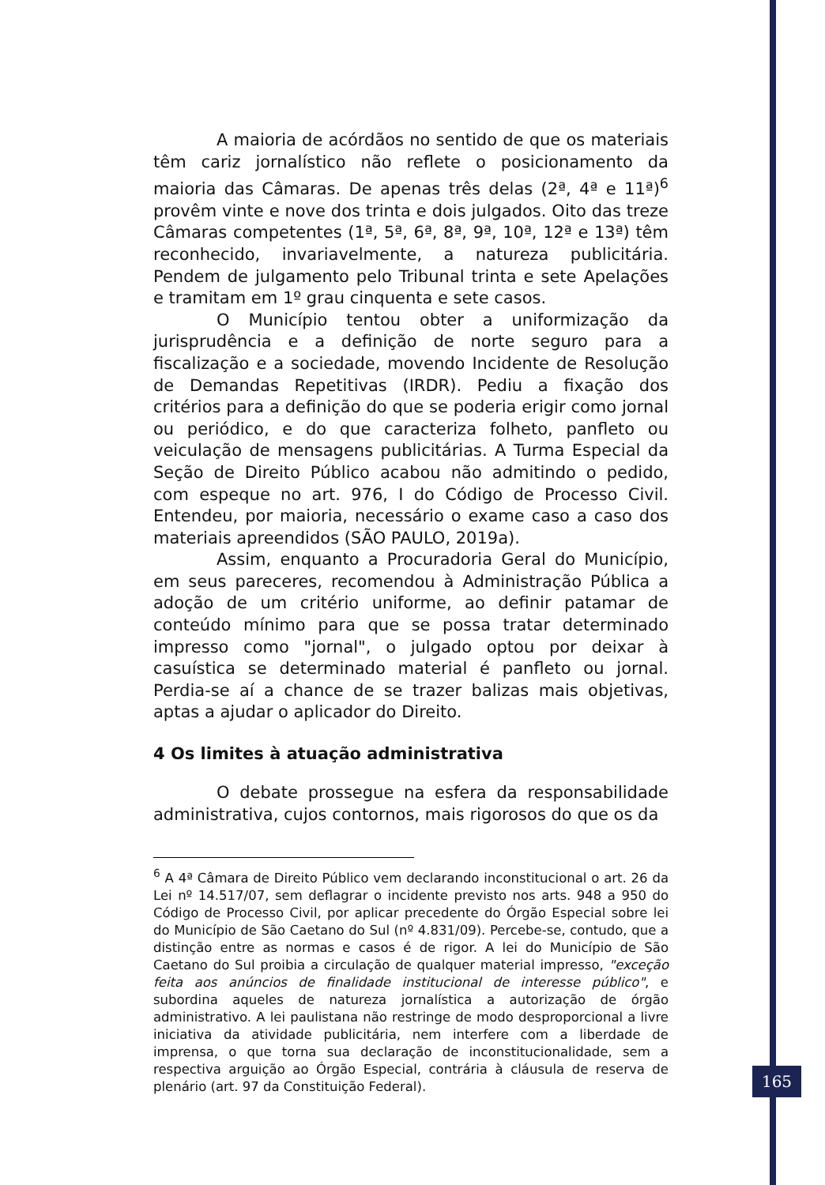A maioria de acórdãos no sentido de que os materiais têm cariz jornalístico não reflete o posicionamento da maioria das Câmaras. De apenas três delas (2ª, 4ª e 11ª)<sup>6</sup> provêm vinte e nove dos trinta e dois julgados. Oito das treze Câmaras competentes (1ª, 5ª, 6ª, 8ª, 9ª, 10ª, 12ª e 13ª) têm reconhecido, invariavelmente, a natureza publicitária. Pendem de julgamento pelo Tribunal trinta e sete Apelações e tramitam em 1º grau cinquenta e sete casos.
O Município tentou obter a uniformização da jurisprudência e a definição de norte seguro para a fiscalização e a sociedade, movendo Incidente de Resolução de Demandas Repetitivas (IRDR). Pediu a fixação dos critérios para a definição do que se poderia erigir como jornal ou periódico, e do que caracteriza folheto, panfleto ou veiculação de mensagens publicitárias. A Turma Especial da Seção de Direito Público acabou não admitindo o pedido, com espeque no art. 976, I do Código de Processo Civil. Entendeu, por maioria, necessário o exame caso a caso dos materiais apreendidos (SÃO PAULO, 2019a).
Assim, enquanto a Procuradoria Geral do Município, em seus pareceres, recomendou à Administração Pública a adoção de um critério uniforme, ao definir patamar de conteúdo mínimo para que se possa tratar determinado impresso como "jornal", o julgado optou por deixar à casuística se determinado material é panfleto ou jornal. Perdia-se aí a chance de se trazer balizas mais objetivas, aptas a ajudar o aplicador do Direito.
4 Os limites à atuação administrativa
O debate prossegue na esfera da responsabilidade administrativa, cujos contornos, mais rigorosos do que os da
<sup>6</sup> A 4ª Câmara de Direito Público vem declarando inconstitucional o art. 26 da Lei nº 14.517/07, sem deflagrar o incidente previsto nos arts. 948 a 950 do Código de Processo Civil, por aplicar precedente do Órgão Especial sobre lei do Município de São Caetano do Sul (nº 4.831/09). Percebe-se, contudo, que a distinção entre as normas e casos é de rigor. A lei do Município de São Caetano do Sul proibia a circulação de qualquer material impresso, "exceção feita aos anúncios de finalidade institucional de interesse público", e subordina aqueles de natureza jornalística a autorização de órgão administrativo. A lei paulistana não restringe de modo desproporcional a livre iniciativa da atividade publicitária, nem interfere com a liberdade de imprensa, o que torna sua declaração de inconstitucionalidade, sem a respectiva arguição ao Órgão Especial, contrária à cláusula de reserva de plenário (art. 97 da Constituição Federal).
165